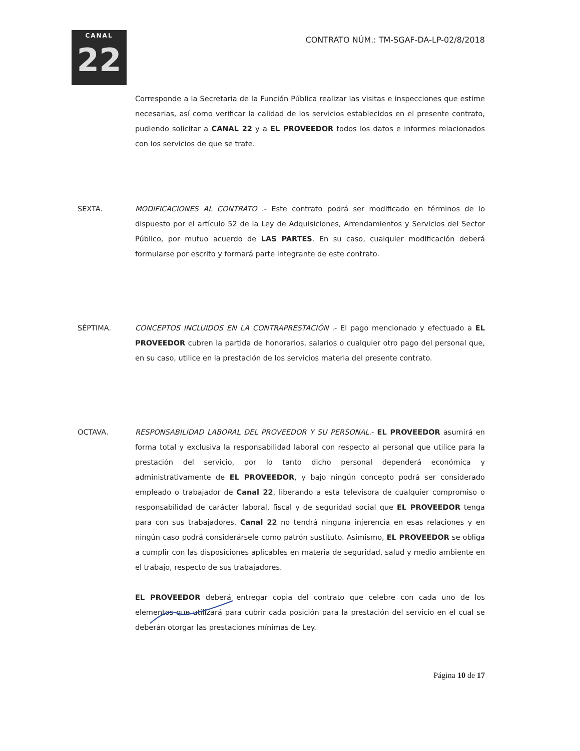CANAL
22
CONTRATO NÚM.: TM-SGAF-DA-LP-02/8/2018
Corresponde a la Secretaria de la Función Pública realizar las visitas e inspecciones que estime necesarias, así como verificar la calidad de los servicios establecidos en el presente contrato, pudiendo solicitar a CANAL 22 y a EL PROVEEDOR todos los datos e informes relacionados con los servicios de que se trate.
SEXTA. MODIFICACIONES AL CONTRATO .- Este contrato podrá ser modificado en términos de lo dispuesto por el artículo 52 de la Ley de Adquisiciones, Arrendamientos y Servicios del Sector Público, por mutuo acuerdo de LAS PARTES. En su caso, cualquier modificación deberá formularse por escrito y formará parte integrante de este contrato.
SÉPTIMA. CONCEPTOS INCLUIDOS EN LA CONTRAPRESTACIÓN .- El pago mencionado y efectuado a EL PROVEEDOR cubren la partida de honorarios, salarios o cualquier otro pago del personal que, en su caso, utilice en la prestación de los servicios materia del presente contrato.
OCTAVA. RESPONSABILIDAD LABORAL DEL PROVEEDOR Y SU PERSONAL.- EL PROVEEDOR asumirá en forma total y exclusiva la responsabilidad laboral con respecto al personal que utilice para la prestación del servicio, por lo tanto dicho personal dependerá económica y administrativamente de EL PROVEEDOR, y bajo ningún concepto podrá ser considerado empleado o trabajador de Canal 22, liberando a esta televisora de cualquier compromiso o responsabilidad de carácter laboral, fiscal y de seguridad social que EL PROVEEDOR tenga para con sus trabajadores. Canal 22 no tendrá ninguna injerencia en esas relaciones y en ningún caso podrá considerársele como patrón sustituto. Asimismo, EL PROVEEDOR se obliga a cumplir con las disposiciones aplicables en materia de seguridad, salud y medio ambiente en el trabajo, respecto de sus trabajadores.
EL PROVEEDOR deberá entregar copia del contrato que celebre con cada uno de los elementos que utilizará para cubrir cada posición para la prestación del servicio en el cual se deberán otorgar las prestaciones mínimas de Ley.
Página 10 de 17